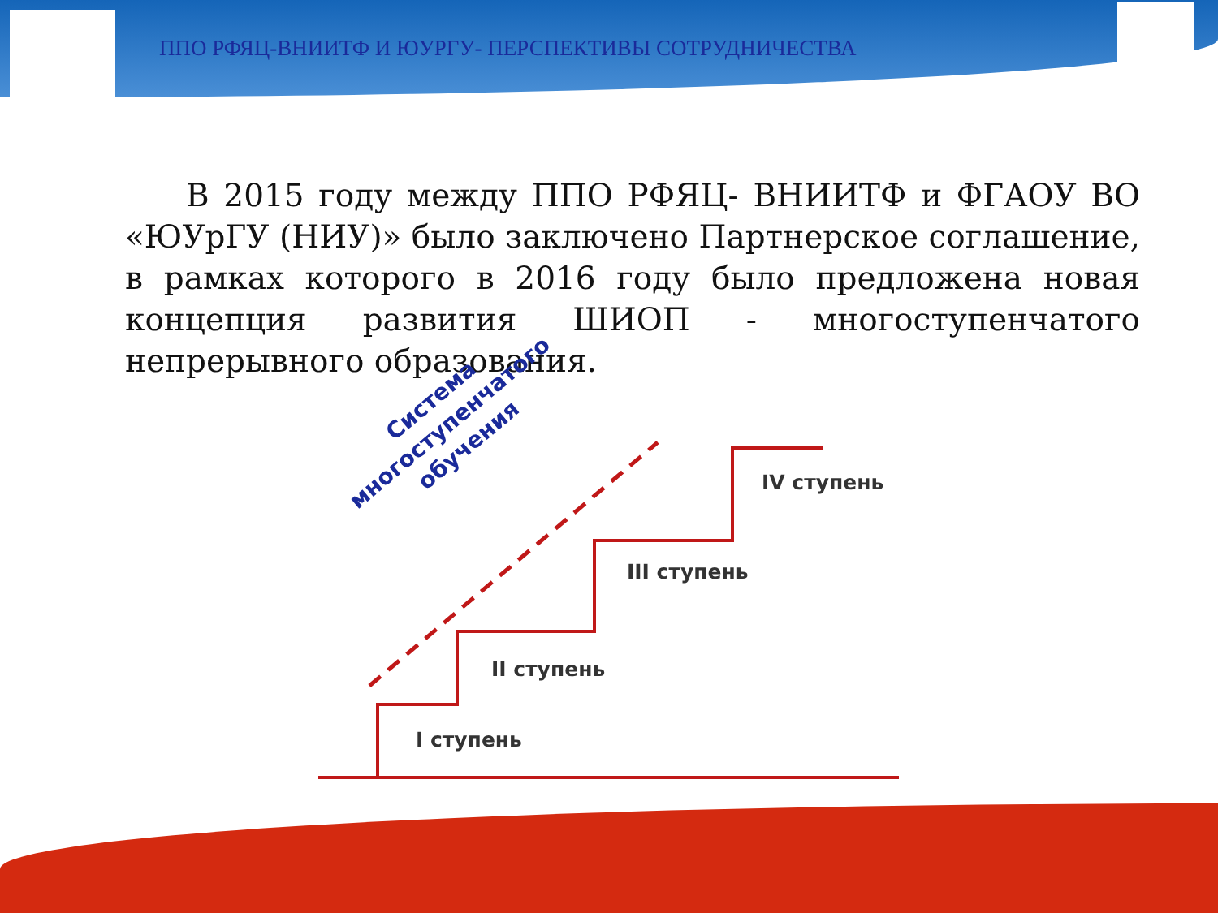ППО РФЯЦ-ВНИИТФ И ЮУРГУ- ПЕРСПЕКТИВЫ СОТРУДНИЧЕСТВА
В 2015 году между ППО РФЯЦ- ВНИИТФ и ФГАОУ ВО «ЮУрГУ (НИУ)» было заключено Партнерское соглашение, в рамках которого в 2016 году было предложена новая концепция развития ШИОП - многоступенчатого непрерывного образования.
Система
многоступенчатого
обучения
IV ступень
III ступень
II ступень
I ступень